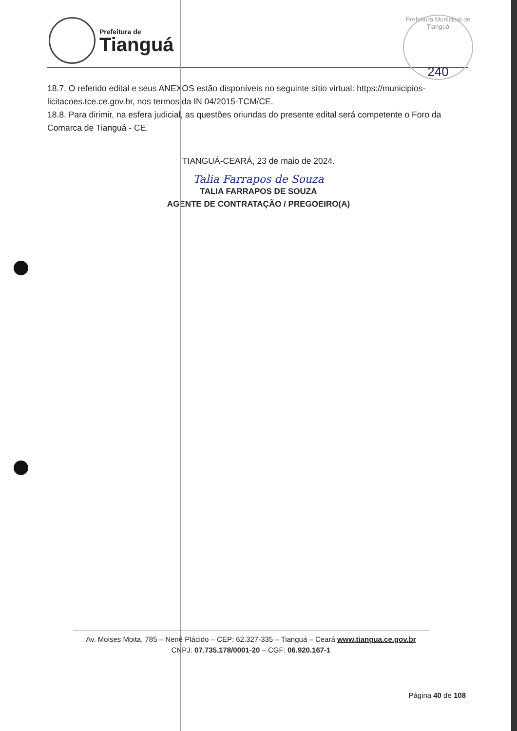Prefeitura de
Tianguá
Prefeitura Municipal de Tianguá
240
18.7. O referido edital e seus ANEXOS estão disponíveis no seguinte sítio virtual: https://municipios-licitacoes.tce.ce.gov.br, nos termos da IN 04/2015-TCM/CE.
18.8. Para dirimir, na esfera judicial, as questões oriundas do presente edital será competente o Foro da Comarca de Tianguá - CE.
TIANGUÁ-CEARÁ, 23 de maio de 2024.
Talia Farrapos de Souza
TALIA FARRAPOS DE SOUZA
AGENTE DE CONTRATAÇÃO / PREGOEIRO(A)
Av. Moises Moita, 785 – Nenê Plácido – CEP: 62.327-335 – Tianguá – Ceará www.tiangua.ce.gov.br
CNPJ: 07.735.178/0001-20 – CGF: 06.920.167-1
Página 40 de 108